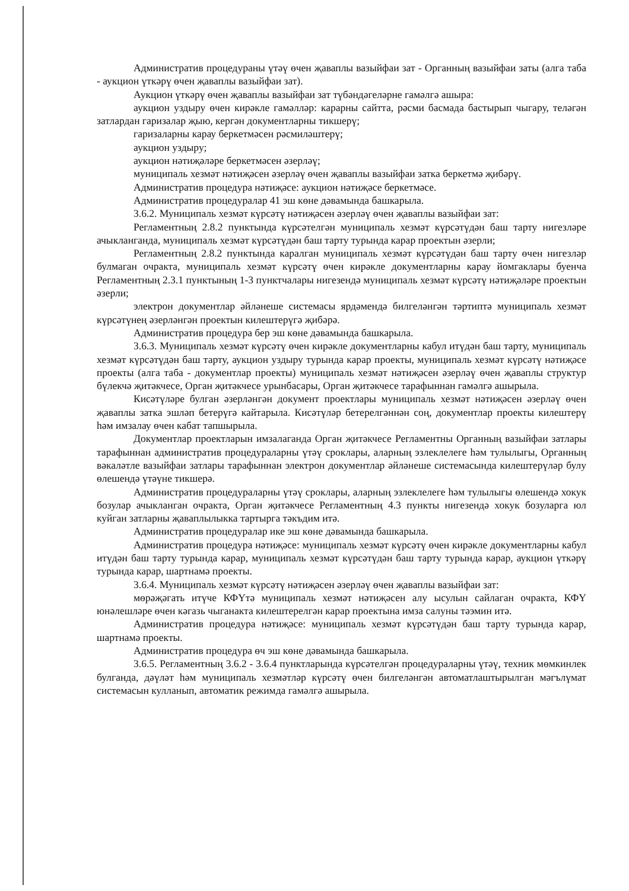Административ процедураны үтәү өчен җаваплы вазыйфаи зат - Органның вазыйфаи заты (алга таба - аукцион үткәрү өчен җаваплы вазыйфаи зат).
Аукцион үткәрү өчен җаваплы вазыйфаи зат түбәндәгеләрне гамәлгә ашыра:
аукцион уздыру өчен кирәкле гамәлләр: карарны сайтта, рәсми басмада бастырып чыгару, теләгән затлардан гаризалар җыю, кергән документларны тикшерү;
гаризаларны карау беркетмәсен рәсмиләштерү;
аукцион уздыру;
аукцион нәтиҗәләре беркетмәсен әзерләү;
муниципаль хезмәт нәтиҗәсен әзерләү өчен җаваплы вазыйфаи затка беркетмә җибәрү.
Административ процедура нәтиҗәсе: аукцион нәтиҗәсе беркетмәсе.
Административ процедуралар 41 эш көне дәвамында башкарыла.
3.6.2. Муниципаль хезмәт күрсәтү нәтиҗәсен әзерләү өчен җаваплы вазыйфаи зат:
Регламентның 2.8.2 пунктында күрсәтелгән муниципаль хезмәт күрсәтүдән баш тарту нигезләре ачыкланганда, муниципаль хезмәт күрсәтүдән баш тарту турында карар проектын әзерли;
Регламентның 2.8.2 пунктында каралган муниципаль хезмәт күрсәтүдән баш тарту өчен нигезләр булмаган очракта, муниципаль хезмәт күрсәтү өчен кирәкле документларны карау йомгаклары буенча Регламентның 2.3.1 пунктының 1-3 пунктчалары нигезендә муниципаль хезмәт күрсәтү нәтиҗәләре проектын әзерли;
электрон документлар әйләнеше системасы ярдәмендә билгеләнгән тәртиптә муниципаль хезмәт күрсәтүнең әзерләнгән проектын килештерүгә җибәрә.
Административ процедура бер эш көне дәвамында башкарыла.
3.6.3. Муниципаль хезмәт күрсәтү өчен кирәкле документларны кабул итүдән баш тарту, муниципаль хезмәт күрсәтүдән баш тарту, аукцион уздыру турында карар проекты, муниципаль хезмәт күрсәтү нәтиҗәсе проекты (алга таба - документлар проекты) муниципаль хезмәт нәтиҗәсен әзерләү өчен җаваплы структур бүлекчә җитәкчесе, Орган җитәкчесе урынбасары, Орган җитәкчесе тарафыннан гамәлгә ашырыла.
Кисәтүләре булган әзерләнгән документ проектлары муниципаль хезмәт нәтиҗәсен әзерләү өчен җаваплы затка эшләп бетерүгә кайтарыла. Кисәтүләр бетерелгәннән соң, документлар проекты килештерү һәм имзалау өчен кабат тапшырыла.
Документлар проектларын имзалаганда Орган җитәкчесе Регламентны Органның вазыйфаи затлары тарафыннан административ процедураларны үтәү сроклары, аларның эзлеклелеге һәм тулылыгы, Органның вәкаләтле вазыйфаи затлары тарафыннан электрон документлар әйләнеше системасында килештерүләр булу өлешендә үтәүне тикшерә.
Административ процедураларны үтәү сроклары, аларның эзлеклелеге һәм тулылыгы өлешендә хокук бозулар ачыкланган очракта, Орган җитәкчесе Регламентның 4.3 пункты нигезендә хокук бозуларга юл куйган затларны җаваплылыкка тартырга тәкъдим итә.
Административ процедуралар ике эш көне дәвамында башкарыла.
Административ процедура нәтиҗәсе: муниципаль хезмәт күрсәтү өчен кирәкле документларны кабул итүдән баш тарту турында карар, муниципаль хезмәт күрсәтүдән баш тарту турында карар, аукцион үткәрү турында карар, шартнамә проекты.
3.6.4. Муниципаль хезмәт күрсәтү нәтиҗәсен әзерләү өчен җаваплы вазыйфаи зат:
мөрәҗәгать итүче КФҮтә муниципаль хезмәт нәтиҗәсен алу ысулын сайлаган очракта, КФҮ юнәлешләре өчен кәгазь чыганакта килештерелгән карар проектына имза салуны тәэмин итә.
Административ процедура нәтиҗәсе: муниципаль хезмәт күрсәтүдән баш тарту турында карар, шартнамә проекты.
Административ процедура өч эш көне дәвамында башкарыла.
3.6.5. Регламентның 3.6.2 - 3.6.4 пунктларында күрсәтелгән процедураларны үтәү, техник мөмкинлек булганда, дәүләт һәм муниципаль хезмәтләр күрсәтү өчен билгеләнгән автоматлаштырылган мәгълүмат системасын кулланып, автоматик режимда гамәлгә ашырыла.